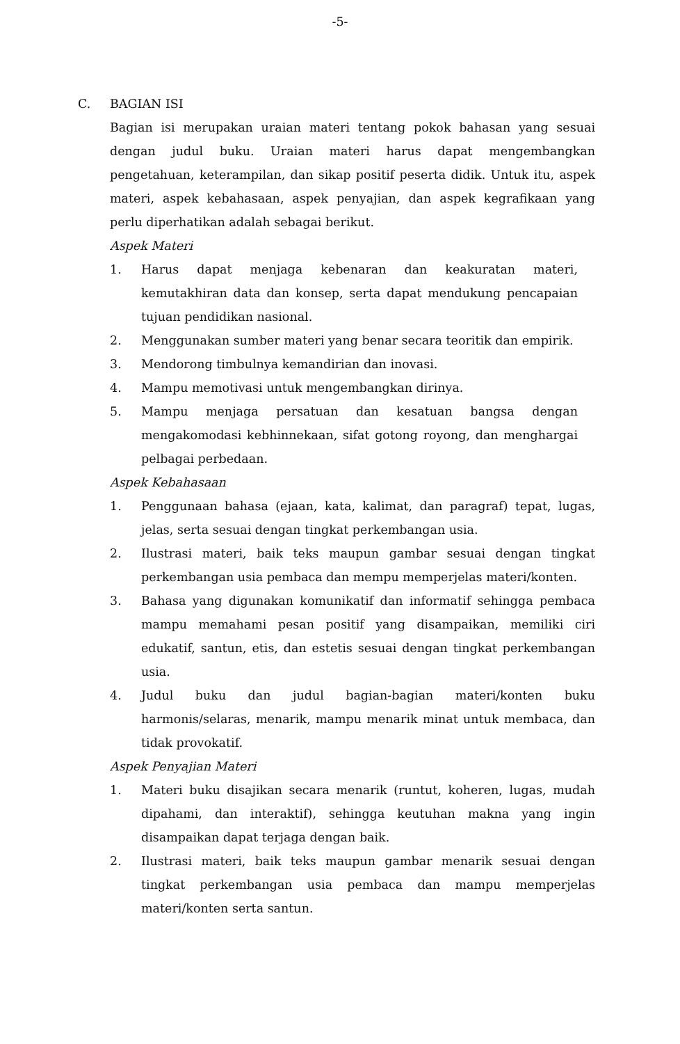-5-
C. BAGIAN ISI
Bagian isi merupakan uraian materi tentang pokok bahasan yang sesuai dengan judul buku. Uraian materi harus dapat mengembangkan pengetahuan, keterampilan, dan sikap positif peserta didik. Untuk itu, aspek materi, aspek kebahasaan, aspek penyajian, dan aspek kegrafikaan yang perlu diperhatikan adalah sebagai berikut.
Aspek Materi
1. Harus dapat menjaga kebenaran dan keakuratan materi, kemutakhiran data dan konsep, serta dapat mendukung pencapaian tujuan pendidikan nasional.
2. Menggunakan sumber materi yang benar secara teoritik dan empirik.
3. Mendorong timbulnya kemandirian dan inovasi.
4. Mampu memotivasi untuk mengembangkan dirinya.
5. Mampu menjaga persatuan dan kesatuan bangsa dengan mengakomodasi kebhinnekaan, sifat gotong royong, dan menghargai pelbagai perbedaan.
Aspek Kebahasaan
1. Penggunaan bahasa (ejaan, kata, kalimat, dan paragraf) tepat, lugas, jelas, serta sesuai dengan tingkat perkembangan usia.
2. Ilustrasi materi, baik teks maupun gambar sesuai dengan tingkat perkembangan usia pembaca dan mempu memperjelas materi/konten.
3. Bahasa yang digunakan komunikatif dan informatif sehingga pembaca mampu memahami pesan positif yang disampaikan, memiliki ciri edukatif, santun, etis, dan estetis sesuai dengan tingkat perkembangan usia.
4. Judul buku dan judul bagian-bagian materi/konten buku harmonis/selaras, menarik, mampu menarik minat untuk membaca, dan tidak provokatif.
Aspek Penyajian Materi
1. Materi buku disajikan secara menarik (runtut, koheren, lugas, mudah dipahami, dan interaktif), sehingga keutuhan makna yang ingin disampaikan dapat terjaga dengan baik.
2. Ilustrasi materi, baik teks maupun gambar menarik sesuai dengan tingkat perkembangan usia pembaca dan mampu memperjelas materi/konten serta santun.